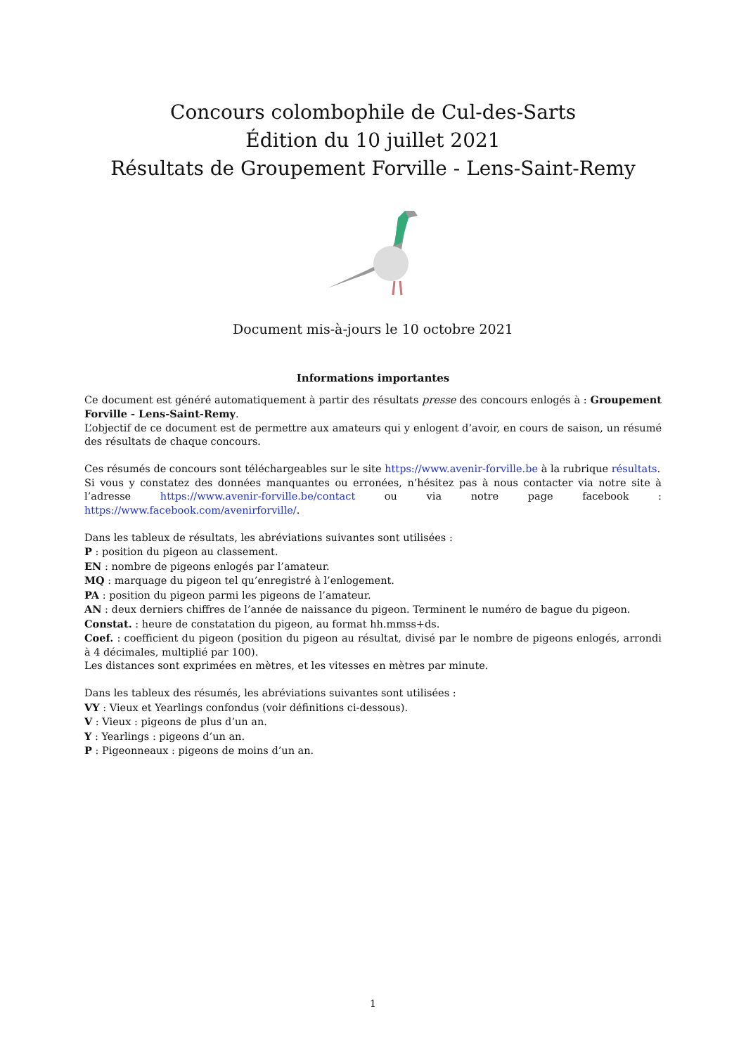Concours colombophile de Cul-des-Sarts
Édition du 10 juillet 2021
Résultats de Groupement Forville - Lens-Saint-Remy
Document mis-à-jours le 10 octobre 2021
Informations importantes
Ce document est généré automatiquement à partir des résultats presse des concours enlogés à : Groupement Forville - Lens-Saint-Remy.
L’objectif de ce document est de permettre aux amateurs qui y enlogent d’avoir, en cours de saison, un résumé des résultats de chaque concours.
Ces résumés de concours sont téléchargeables sur le site https://www.avenir-forville.be à la rubrique résultats.
Si vous y constatez des données manquantes ou erronées, n’hésitez pas à nous contacter via notre site à l’adresse https://www.avenir-forville.be/contact ou via notre page facebook : https://www.facebook.com/avenirforville/.
Dans les tableux de résultats, les abréviations suivantes sont utilisées :
P : position du pigeon au classement.
EN : nombre de pigeons enlogés par l’amateur.
MQ : marquage du pigeon tel qu’enregistré à l’enlogement.
PA : position du pigeon parmi les pigeons de l’amateur.
AN : deux derniers chiffres de l’année de naissance du pigeon. Terminent le numéro de bague du pigeon.
Constat. : heure de constatation du pigeon, au format hh.mmss+ds.
Coef. : coefficient du pigeon (position du pigeon au résultat, divisé par le nombre de pigeons enlogés, arrondi à 4 décimales, multiplié par 100).
Les distances sont exprimées en mètres, et les vitesses en mètres par minute.
Dans les tableux des résumés, les abréviations suivantes sont utilisées :
VY : Vieux et Yearlings confondus (voir définitions ci-dessous).
V : Vieux : pigeons de plus d’un an.
Y : Yearlings : pigeons d’un an.
P : Pigeonneaux : pigeons de moins d’un an.
1